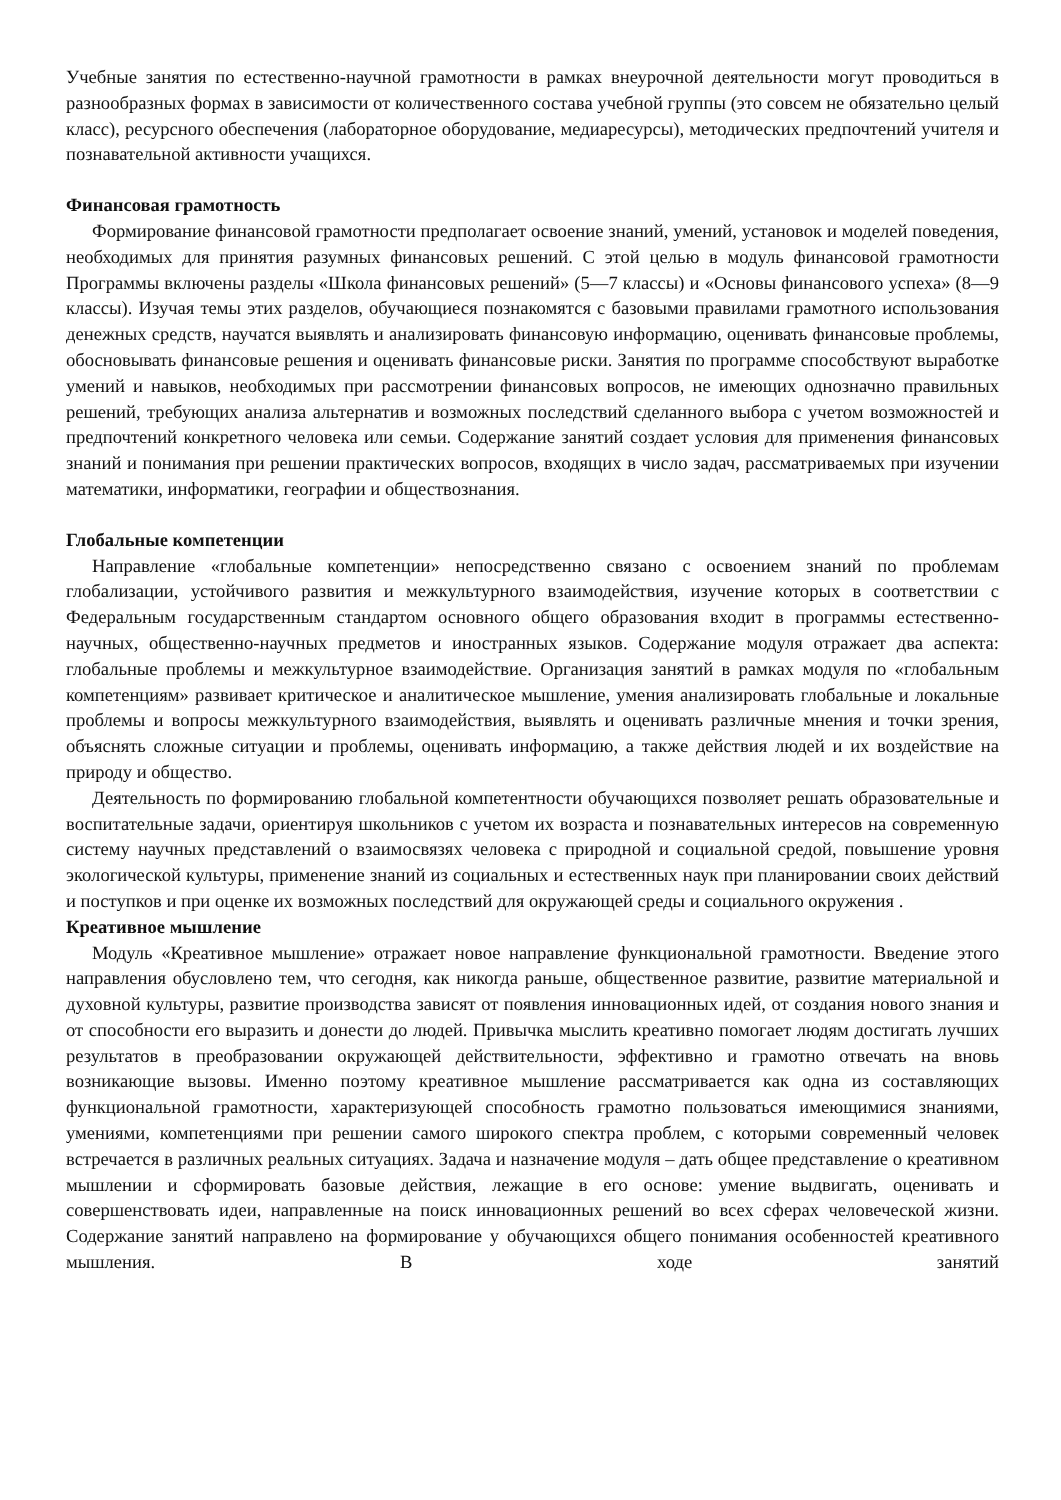Учебные занятия по естественно-научной грамотности в рамках внеурочной деятельности могут проводиться в разнообразных формах в зависимости от количественного состава учебной группы (это совсем не обязательно целый класс), ресурсного обеспечения (лабораторное оборудование, медиаресурсы), методических предпочтений учителя и познавательной активности учащихся.
Финансовая грамотность
Формирование финансовой грамотности предполагает освоение знаний, умений, установок и моделей поведения, необходимых для принятия разумных финансовых решений. С этой целью в модуль финансовой грамотности Программы включены разделы «Школа финансовых решений» (5—7 классы) и «Основы финансового успеха» (8—9 классы). Изучая темы этих разделов, обучающиеся познакомятся с базовыми правилами грамотного использования денежных средств, научатся выявлять и анализировать финансовую информацию, оценивать финансовые проблемы, обосновывать финансовые решения и оценивать финансовые риски. Занятия по программе способствуют выработке умений и навыков, необходимых при рассмотрении финансовых вопросов, не имеющих однозначно правильных решений, требующих анализа альтернатив и возможных последствий сделанного выбора с учетом возможностей и предпочтений конкретного человека или семьи. Содержание занятий создает условия для применения финансовых знаний и понимания при решении практических вопросов, входящих в число задач, рассматриваемых при изучении математики, информатики, географии и обществознания.
Глобальные компетенции
Направление «глобальные компетенции» непосредственно связано с освоением знаний по проблемам глобализации, устойчивого развития и межкультурного взаимодействия, изучение которых в соответствии с Федеральным государственным стандартом основного общего образования входит в программы естественно-научных, общественно-научных предметов и иностранных языков. Содержание модуля отражает два аспекта: глобальные проблемы и межкультурное взаимодействие. Организация занятий в рамках модуля по «глобальным компетенциям» развивает критическое и аналитическое мышление, умения анализировать глобальные и локальные проблемы и вопросы межкультурного взаимодействия, выявлять и оценивать различные мнения и точки зрения, объяснять сложные ситуации и проблемы, оценивать информацию, а также действия людей и их воздействие на природу и общество.
Деятельность по формированию глобальной компетентности обучающихся позволяет решать образовательные и воспитательные задачи, ориентируя школьников с учетом их возраста и познавательных интересов на современную систему научных представлений о взаимосвязях человека с природной и социальной средой, повышение уровня экологической культуры, применение знаний из социальных и естественных наук при планировании своих действий и поступков и при оценке их возможных последствий для окружающей среды и социального окружения .
Креативное мышление
Модуль «Креативное мышление» отражает новое направление функциональной грамотности. Введение этого направления обусловлено тем, что сегодня, как никогда раньше, общественное развитие, развитие материальной и духовной культуры, развитие производства зависят от появления инновационных идей, от создания нового знания и от способности его выразить и донести до людей. Привычка мыслить креативно помогает людям достигать лучших результатов в преобразовании окружающей действительности, эффективно и грамотно отвечать на вновь возникающие вызовы. Именно поэтому креативное мышление рассматривается как одна из составляющих функциональной грамотности, характеризующей способность грамотно пользоваться имеющимися знаниями, умениями, компетенциями при решении самого широкого спектра проблем, с которыми современный человек встречается в различных реальных ситуациях. Задача и назначение модуля – дать общее представление о креативном мышлении и сформировать базовые действия, лежащие в его основе: умение выдвигать, оценивать и совершенствовать идеи, направленные на поиск инновационных решений во всех сферах человеческой жизни. Содержание занятий направлено на формирование у обучающихся общего понимания особенностей креативного мышления. В ходе занятий